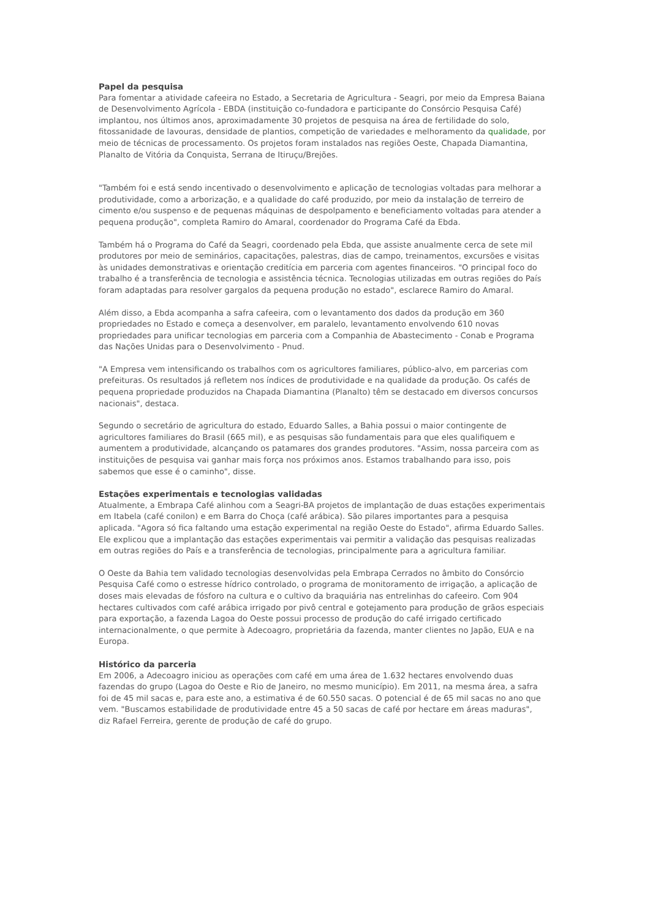Papel da pesquisa
Para fomentar a atividade cafeeira no Estado, a Secretaria de Agricultura - Seagri, por meio da Empresa Baiana de Desenvolvimento Agrícola - EBDA (instituição co-fundadora e participante do Consórcio Pesquisa Café) implantou, nos últimos anos, aproximadamente 30 projetos de pesquisa na área de fertilidade do solo, fitossanidade de lavouras, densidade de plantios, competição de variedades e melhoramento da qualidade, por meio de técnicas de processamento. Os projetos foram instalados nas regiões Oeste, Chapada Diamantina, Planalto de Vitória da Conquista, Serrana de Itiruçu/Brejões.
"Também foi e está sendo incentivado o desenvolvimento e aplicação de tecnologias voltadas para melhorar a produtividade, como a arborização, e a qualidade do café produzido, por meio da instalação de terreiro de cimento e/ou suspenso e de pequenas máquinas de despolpamento e beneficiamento voltadas para atender a pequena produção", completa Ramiro do Amaral, coordenador do Programa Café da Ebda.
Também há o Programa do Café da Seagri, coordenado pela Ebda, que assiste anualmente cerca de sete mil produtores por meio de seminários, capacitações, palestras, dias de campo, treinamentos, excursões e visitas às unidades demonstrativas e orientação creditícia em parceria com agentes financeiros. "O principal foco do trabalho é a transferência de tecnologia e assistência técnica. Tecnologias utilizadas em outras regiões do País foram adaptadas para resolver gargalos da pequena produção no estado", esclarece Ramiro do Amaral.
Além disso, a Ebda acompanha a safra cafeeira, com o levantamento dos dados da produção em 360 propriedades no Estado e começa a desenvolver, em paralelo, levantamento envolvendo 610 novas propriedades para unificar tecnologias em parceria com a Companhia de Abastecimento - Conab e Programa das Nações Unidas para o Desenvolvimento - Pnud.
"A Empresa vem intensificando os trabalhos com os agricultores familiares, público-alvo, em parcerias com prefeituras. Os resultados já refletem nos índices de produtividade e na qualidade da produção. Os cafés de pequena propriedade produzidos na Chapada Diamantina (Planalto) têm se destacado em diversos concursos nacionais", destaca.
Segundo o secretário de agricultura do estado, Eduardo Salles, a Bahia possui o maior contingente de agricultores familiares do Brasil (665 mil), e as pesquisas são fundamentais para que eles qualifiquem e aumentem a produtividade, alcançando os patamares dos grandes produtores. "Assim, nossa parceira com as instituições de pesquisa vai ganhar mais força nos próximos anos. Estamos trabalhando para isso, pois sabemos que esse é o caminho", disse.
Estações experimentais e tecnologias validadas
Atualmente, a Embrapa Café alinhou com a Seagri-BA projetos de implantação de duas estações experimentais em Itabela (café conilon) e em Barra do Choça (café arábica). São pilares importantes para a pesquisa aplicada. "Agora só fica faltando uma estação experimental na região Oeste do Estado", afirma Eduardo Salles. Ele explicou que a implantação das estações experimentais vai permitir a validação das pesquisas realizadas em outras regiões do País e a transferência de tecnologias, principalmente para a agricultura familiar.
O Oeste da Bahia tem validado tecnologias desenvolvidas pela Embrapa Cerrados no âmbito do Consórcio Pesquisa Café como o estresse hídrico controlado, o programa de monitoramento de irrigação, a aplicação de doses mais elevadas de fósforo na cultura e o cultivo da braquiária nas entrelinhas do cafeeiro. Com 904 hectares cultivados com café arábica irrigado por pivô central e gotejamento para produção de grãos especiais para exportação, a fazenda Lagoa do Oeste possui processo de produção do café irrigado certificado internacionalmente, o que permite à Adecoagro, proprietária da fazenda, manter clientes no Japão, EUA e na Europa.
Histórico da parceria
Em 2006, a Adecoagro iniciou as operações com café em uma área de 1.632 hectares envolvendo duas fazendas do grupo (Lagoa do Oeste e Rio de Janeiro, no mesmo município). Em 2011, na mesma área, a safra foi de 45 mil sacas e, para este ano, a estimativa é de 60.550 sacas. O potencial é de 65 mil sacas no ano que vem. "Buscamos estabilidade de produtividade entre 45 a 50 sacas de café por hectare em áreas maduras", diz Rafael Ferreira, gerente de produção de café do grupo.